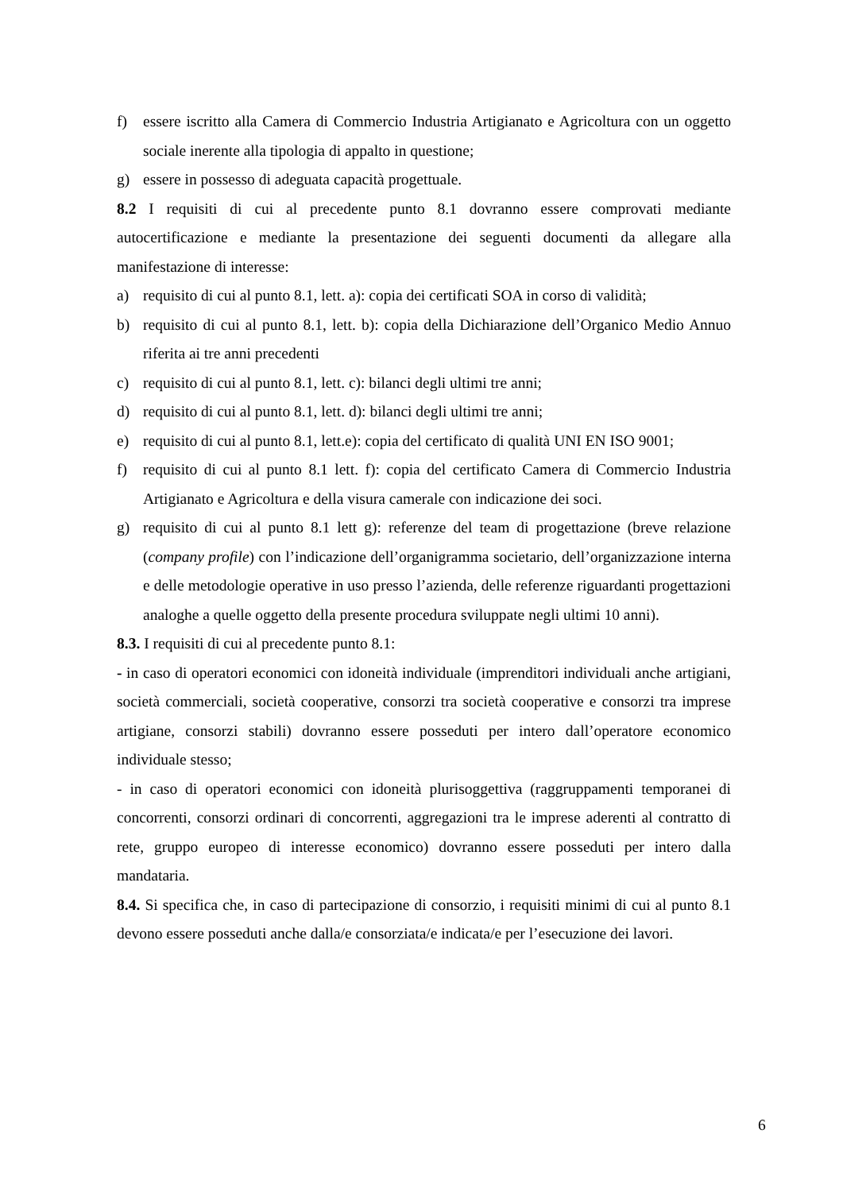f) essere iscritto alla Camera di Commercio Industria Artigianato e Agricoltura con un oggetto sociale inerente alla tipologia di appalto in questione;
g) essere in possesso di adeguata capacità progettuale.
8.2 I requisiti di cui al precedente punto 8.1 dovranno essere comprovati mediante autocertificazione e mediante la presentazione dei seguenti documenti da allegare alla manifestazione di interesse:
a) requisito di cui al punto 8.1, lett. a): copia dei certificati SOA in corso di validità;
b) requisito di cui al punto 8.1, lett. b): copia della Dichiarazione dell’Organico Medio Annuo riferita ai tre anni precedenti
c) requisito di cui al punto 8.1, lett. c): bilanci degli ultimi tre anni;
d) requisito di cui al punto 8.1, lett. d): bilanci degli ultimi tre anni;
e) requisito di cui al punto 8.1, lett.e): copia del certificato di qualità UNI EN ISO 9001;
f) requisito di cui al punto 8.1 lett. f): copia del certificato Camera di Commercio Industria Artigianato e Agricoltura e della visura camerale con indicazione dei soci.
g) requisito di cui al punto 8.1 lett g): referenze del team di progettazione (breve relazione (company profile) con l’indicazione dell’organigramma societario, dell’organizzazione interna e delle metodologie operative in uso presso l’azienda, delle referenze riguardanti progettazioni analoghe a quelle oggetto della presente procedura sviluppate negli ultimi 10 anni).
8.3. I requisiti di cui al precedente punto 8.1:
- in caso di operatori economici con idoneità individuale (imprenditori individuali anche artigiani, società commerciali, società cooperative, consorzi tra società cooperative e consorzi tra imprese artigiane, consorzi stabili) dovranno essere posseduti per intero dall’operatore economico individuale stesso;
- in caso di operatori economici con idoneità plurisoggettiva (raggruppamenti temporanei di concorrenti, consorzi ordinari di concorrenti, aggregazioni tra le imprese aderenti al contratto di rete, gruppo europeo di interesse economico) dovranno essere posseduti per intero dalla mandataria.
8.4. Si specifica che, in caso di partecipazione di consorzio, i requisiti minimi di cui al punto 8.1 devono essere posseduti anche dalla/e consorziata/e indicata/e per l’esecuzione dei lavori.
6